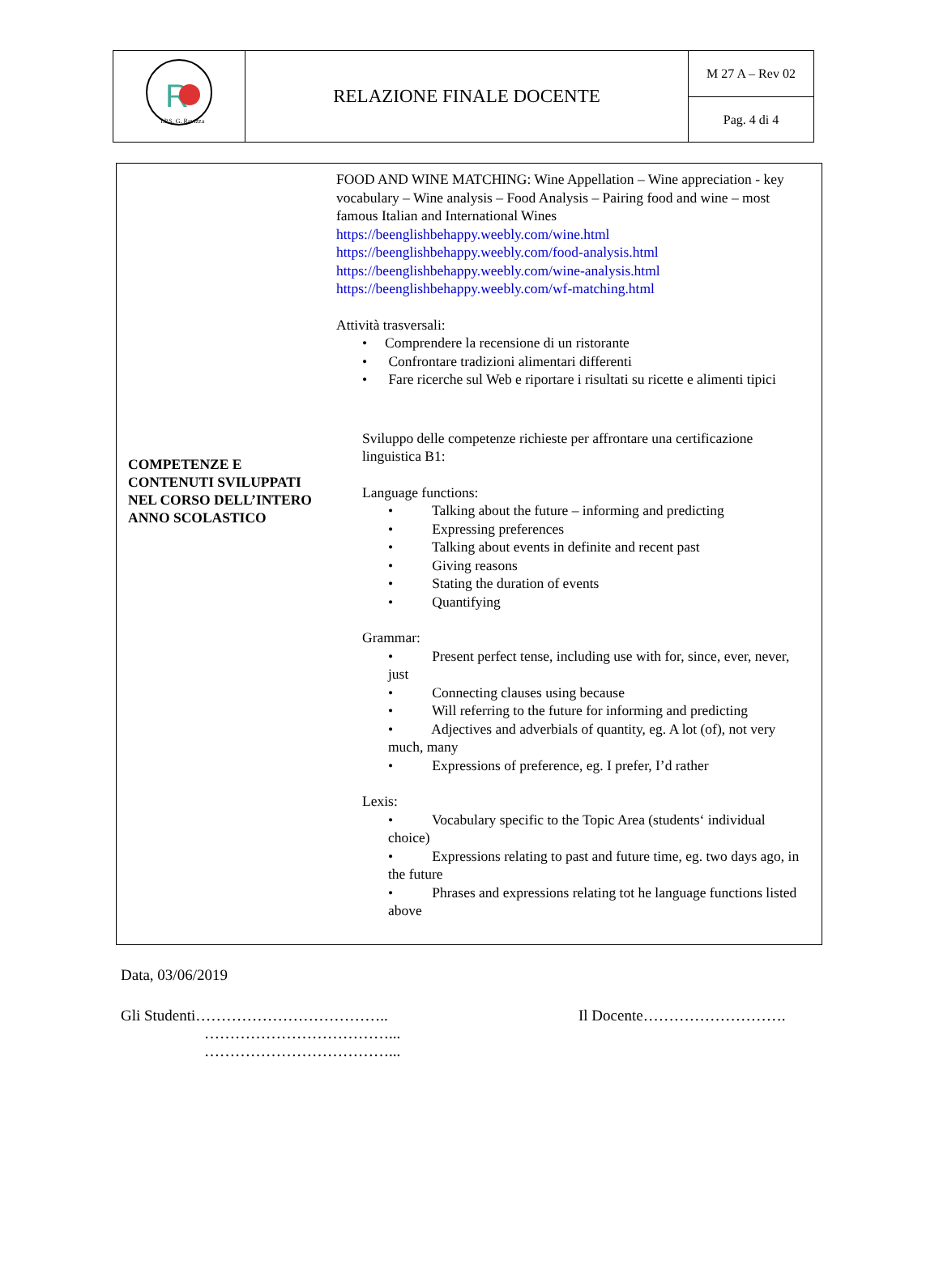| R I.P.S. G. Ravizza | RELAZIONE FINALE DOCENTE | M 27 A – Rev 02 |
| | | Pag. 4 di 4 |
| COMPETENZE E CONTENUTI SVILUPPATI NEL CORSO DELL’INTERO ANNO SCOLASTICO | FOOD AND WINE MATCHING: Wine Appellation – Wine appreciation - key vocabulary – Wine analysis – Food Analysis – Pairing food and wine – most famous Italian and International Wines https://beenglishbehappy.weebly.com/wine.html https://beenglishbehappy.weebly.com/food-analysis.html https://beenglishbehappy.weebly.com/wine-analysis.html https://beenglishbehappy.weebly.com/wf-matching.html Attività trasversali: • Comprendere la recensione di un ristorante • Confrontare tradizioni alimentari differenti • Fare ricerche sul Web e riportare i risultati su ricette e alimenti tipici Sviluppo delle competenze richieste per affrontare una certificazione linguistica B1: Language functions: • Talking about the future – informing and predicting • Expressing preferences • Talking about events in definite and recent past • Giving reasons • Stating the duration of events • Quantifying Grammar: • Present perfect tense, including use with for, since, ever, never, just • Connecting clauses using because • Will referring to the future for informing and predicting • Adjectives and adverbials of quantity, eg. A lot (of), not very much, many • Expressions of preference, eg. I prefer, I’d rather Lexis: • Vocabulary specific to the Topic Area (students‘ individual choice) • Expressions relating to past and future time, eg. two days ago, in the future • Phrases and expressions relating tot he language functions listed above |
Data, 03/06/2019
Gli Studenti………………………………..
………………………………...
………………………………...
Il Docente……………………….